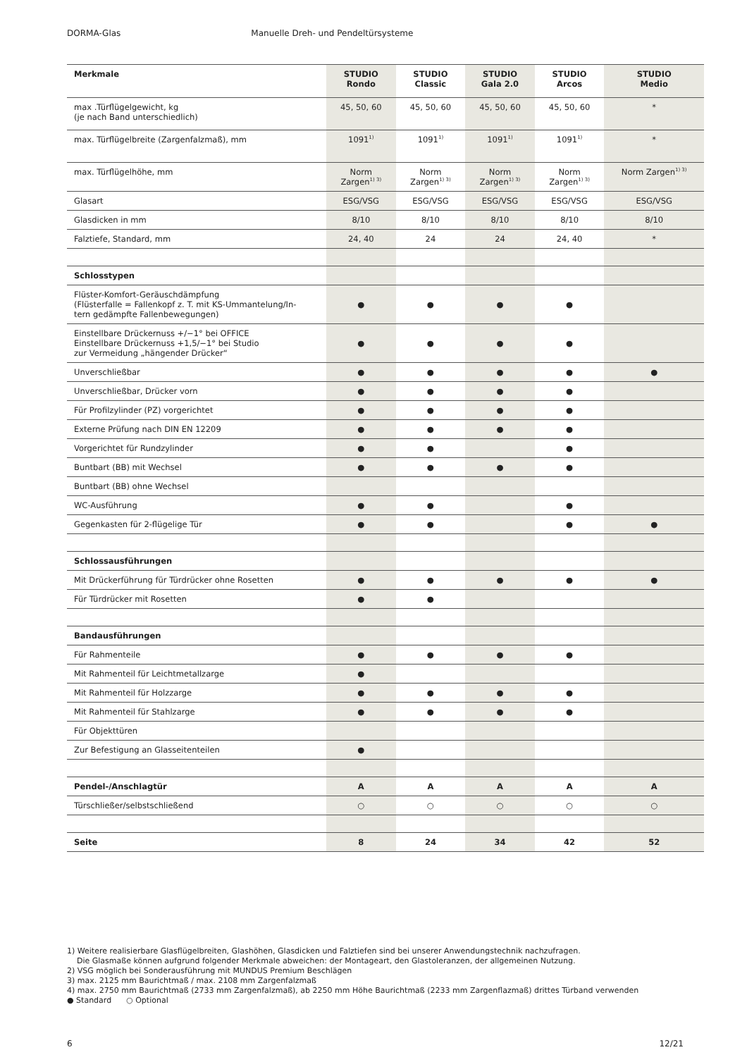DORMA-Glas Manuelle Dreh- und Pendeltürsysteme
| Merkmale | STUDIO Rondo | STUDIO Classic | STUDIO Gala 2.0 | STUDIO Arcos | STUDIO Medio |
| --- | --- | --- | --- | --- | --- |
| max .Türflügelgewicht, kg (je nach Band unterschiedlich) | 45, 50, 60 | 45, 50, 60 | 45, 50, 60 | 45, 50, 60 | * |
| max. Türflügelbreite (Zargenfalzmaß), mm | 1091<sup>1)</sup> | 1091<sup>1)</sup> | 1091<sup>1)</sup> | 1091<sup>1)</sup> | * |
| max. Türflügelhöhe, mm | Norm Zargen<sup>1) 3)</sup> | Norm Zargen<sup>1) 3)</sup> | Norm Zargen<sup>1) 3)</sup> | Norm Zargen<sup>1) 3)</sup> | Norm Zargen<sup>1) 3)</sup> |
| Glasart | ESG/VSG | ESG/VSG | ESG/VSG | ESG/VSG | ESG/VSG |
| Glasdicken in mm | 8/10 | 8/10 | 8/10 | 8/10 | 8/10 |
| Falztiefe, Standard, mm | 24, 40 | 24 | 24 | 24, 40 | * |
| Schlosstypen | | | | | |
| Flüster-Komfort-Geräuschdämpfung (Flüsterfalle = Fallenkopf z. T. mit KS-Ummantelung/In- tern gedämpfte Fallenbewegungen) | ● | ● | ● | ● | |
| Einstellbare Drückernuss +/−1° bei OFFICE Einstellbare Drückernuss +1,5/−1° bei Studio zur Vermeidung „hängender Drücker“ | ● | ● | ● | ● | |
| Unverschließbar | ● | ● | ● | ● | ● |
| Unverschließbar, Drücker vorn | ● | ● | ● | ● | |
| Für Profilzylinder (PZ) vorgerichtet | ● | ● | ● | ● | |
| Externe Prüfung nach DIN EN 12209 | ● | ● | ● | ● | |
| Vorgerichtet für Rundzylinder | ● | ● | | ● | |
| Buntbart (BB) mit Wechsel | ● | ● | ● | ● | |
| Buntbart (BB) ohne Wechsel | | | | | |
| WC-Ausführung | ● | ● | | ● | |
| Gegenkasten für 2-flügelige Tür | ● | ● | | ● | ● |
| Schlossausführungen | | | | | |
| Mit Drückerführung für Türdrücker ohne Rosetten | ● | ● | ● | ● | ● |
| Für Türdrücker mit Rosetten | ● | ● | | | |
| Bandausführungen | | | | | |
| Für Rahmenteile | ● | ● | ● | ● | |
| Mit Rahmenteil für Leichtmetallzarge | ● | | | | |
| Mit Rahmenteil für Holzzarge | ● | ● | ● | ● | |
| Mit Rahmenteil für Stahlzarge | ● | ● | ● | ● | |
| Für Objekttüren | | | | | |
| Zur Befestigung an Glasseitenteilen | ● | | | | |
| Pendel-/Anschlagtür | A | A | A | A | A |
| Türschließer/selbstschließend | ○ | ○ | ○ | ○ | ○ |
| Seite | 8 | 24 | 34 | 42 | 52 |
1) Weitere realisierbare Glasflügelbreiten, Glashöhen, Glasdicken und Falztiefen sind bei unserer Anwendungstechnik nachzufragen.
Die Glasmaße können aufgrund folgender Merkmale abweichen: der Montageart, den Glastoleranzen, der allgemeinen Nutzung.
2) VSG möglich bei Sonderausführung mit MUNDUS Premium Beschlägen
3) max. 2125 mm Baurichtmaß / max. 2108 mm Zargenfalzmaß
4) max. 2750 mm Baurichtmaß (2733 mm Zargenfalzmaß), ab 2250 mm Höhe Baurichtmaß (2233 mm Zargenflazmaß) drittes Türband verwenden
● Standard ○ Optional
6 12/21